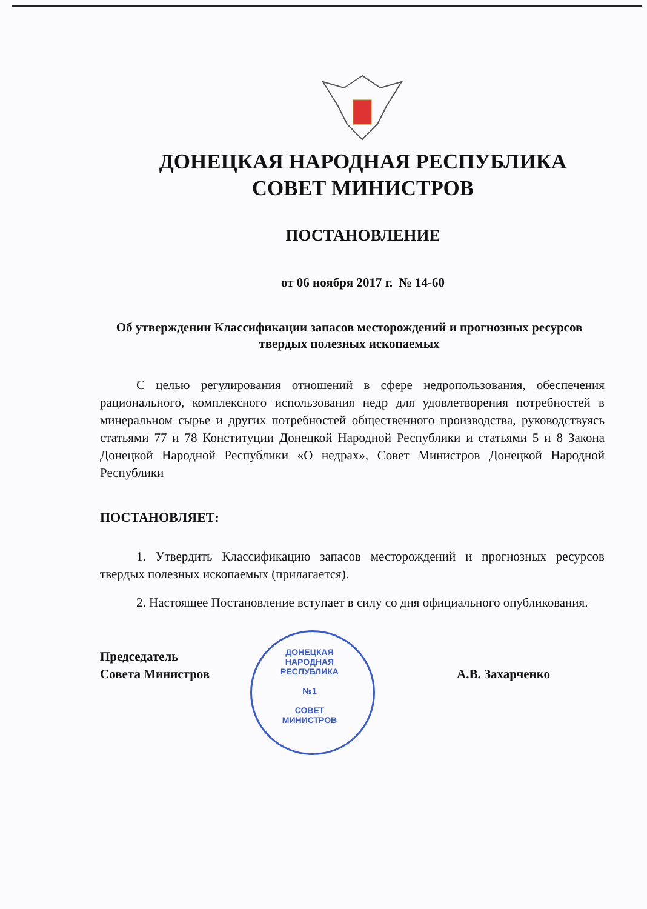ДОНЕЦКАЯ НАРОДНАЯ РЕСПУБЛИКА
СОВЕТ МИНИСТРОВ
ПОСТАНОВЛЕНИЕ
от 06 ноября 2017 г. № 14-60
Об утверждении Классификации запасов месторождений и прогнозных ресурсов твердых полезных ископаемых
С целью регулирования отношений в сфере недропользования, обеспечения рационального, комплексного использования недр для удовлетворения потребностей в минеральном сырье и других потребностей общественного производства, руководствуясь статьями 77 и 78 Конституции Донецкой Народной Республики и статьями 5 и 8 Закона Донецкой Народной Республики «О недрах», Совет Министров Донецкой Народной Республики
ПОСТАНОВЛЯЕТ:
1. Утвердить Классификацию запасов месторождений и прогнозных ресурсов твердых полезных ископаемых (прилагается).
2. Настоящее Постановление вступает в силу со дня официального опубликования.
Председатель
Совета Министров
А.В. Захарченко
ДОНЕЦКАЯ НАРОДНАЯ РЕСПУБЛИКА
№1
СОВЕТ МИНИСТРОВ